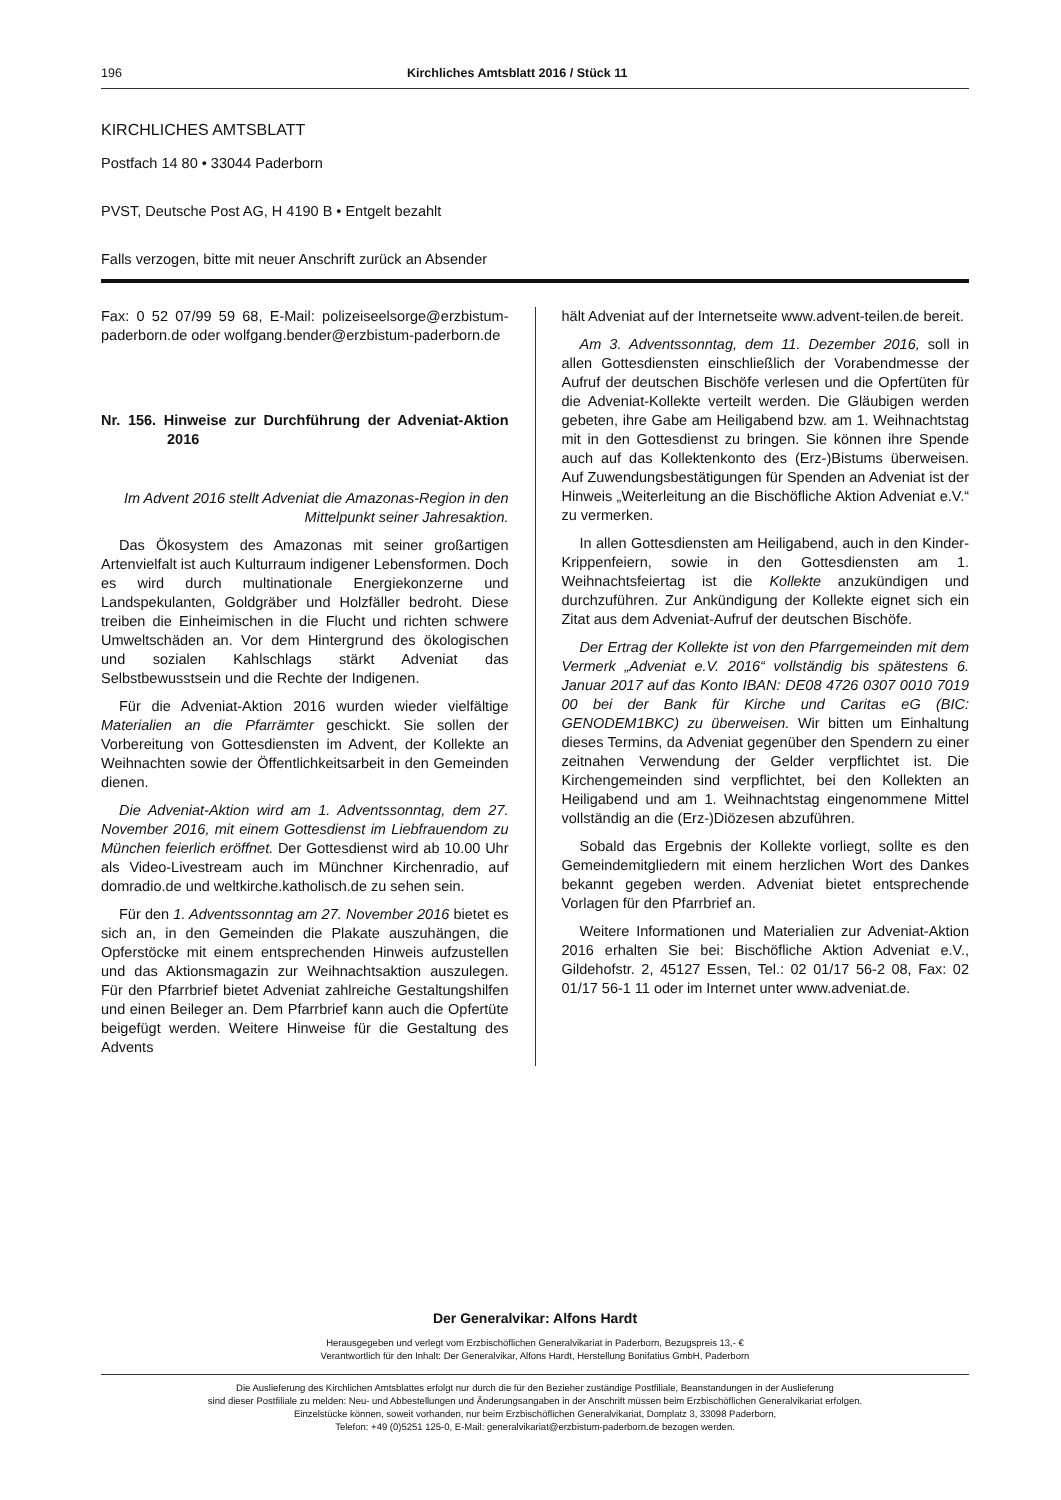196 Kirchliches Amtsblatt 2016 / Stück 11
KIRCHLICHES AMTSBLATT
Postfach 14 80 • 33044 Paderborn
PVST, Deutsche Post AG, H 4190 B • Entgelt bezahlt
Falls verzogen, bitte mit neuer Anschrift zurück an Absender
Fax: 0 52 07/99 59 68, E-Mail: polizeiseelsorge@erzbistum-paderborn.de oder wolfgang.bender@erzbistum-paderborn.de
Nr. 156. Hinweise zur Durchführung der Adveniat-Aktion 2016
Im Advent 2016 stellt Adveniat die Amazonas-Region in den Mittelpunkt seiner Jahresaktion.
Das Ökosystem des Amazonas mit seiner großartigen Artenvielfalt ist auch Kulturraum indigener Lebensformen. Doch es wird durch multinationale Energiekonzerne und Landspekulanten, Goldgräber und Holzfäller bedroht. Diese treiben die Einheimischen in die Flucht und richten schwere Umweltschäden an. Vor dem Hintergrund des ökologischen und sozialen Kahlschlags stärkt Adveniat das Selbstbewusstsein und die Rechte der Indigenen.
Für die Adveniat-Aktion 2016 wurden wieder vielfältige Materialien an die Pfarrämter geschickt. Sie sollen der Vorbereitung von Gottesdiensten im Advent, der Kollekte an Weihnachten sowie der Öffentlichkeitsarbeit in den Gemeinden dienen.
Die Adveniat-Aktion wird am 1. Adventssonntag, dem 27. November 2016, mit einem Gottesdienst im Liebfrauendom zu München feierlich eröffnet. Der Gottesdienst wird ab 10.00 Uhr als Video-Livestream auch im Münchner Kirchenradio, auf domradio.de und weltkirche.katholisch.de zu sehen sein.
Für den 1. Adventssonntag am 27. November 2016 bietet es sich an, in den Gemeinden die Plakate auszuhängen, die Opferstöcke mit einem entsprechenden Hinweis aufzustellen und das Aktionsmagazin zur Weihnachtsaktion auszulegen. Für den Pfarrbrief bietet Adveniat zahlreiche Gestaltungshilfen und einen Beileger an. Dem Pfarrbrief kann auch die Opfertüte beigefügt werden. Weitere Hinweise für die Gestaltung des Advents
hält Adveniat auf der Internetseite www.advent-teilen.de bereit.
Am 3. Adventssonntag, dem 11. Dezember 2016, soll in allen Gottesdiensten einschließlich der Vorabendmesse der Aufruf der deutschen Bischöfe verlesen und die Opfertüten für die Adveniat-Kollekte verteilt werden. Die Gläubigen werden gebeten, ihre Gabe am Heiligabend bzw. am 1. Weihnachtstag mit in den Gottesdienst zu bringen. Sie können ihre Spende auch auf das Kollektenkonto des (Erz-)Bistums überweisen. Auf Zuwendungsbestätigungen für Spenden an Adveniat ist der Hinweis „Weiterleitung an die Bischöfliche Aktion Adveniat e.V.“ zu vermerken.
In allen Gottesdiensten am Heiligabend, auch in den Kinder-Krippenfeiern, sowie in den Gottesdiensten am 1. Weihnachtsfeiertag ist die Kollekte anzukündigen und durchzuführen. Zur Ankündigung der Kollekte eignet sich ein Zitat aus dem Adveniat-Aufruf der deutschen Bischöfe.
Der Ertrag der Kollekte ist von den Pfarrgemeinden mit dem Vermerk „Adveniat e.V. 2016“ vollständig bis spätestens 6. Januar 2017 auf das Konto IBAN: DE08 4726 0307 0010 7019 00 bei der Bank für Kirche und Caritas eG (BIC: GENODEM1BKC) zu überweisen. Wir bitten um Einhaltung dieses Termins, da Adveniat gegenüber den Spendern zu einer zeitnahen Verwendung der Gelder verpflichtet ist. Die Kirchengemeinden sind verpflichtet, bei den Kollekten an Heiligabend und am 1. Weihnachtstag eingenommene Mittel vollständig an die (Erz-)Diözesen abzuführen.
Sobald das Ergebnis der Kollekte vorliegt, sollte es den Gemeindemitgliedern mit einem herzlichen Wort des Dankes bekannt gegeben werden. Adveniat bietet entsprechende Vorlagen für den Pfarrbrief an.
Weitere Informationen und Materialien zur Adveniat-Aktion 2016 erhalten Sie bei: Bischöfliche Aktion Adveniat e.V., Gildehofstr. 2, 45127 Essen, Tel.: 02 01/17 56-2 08, Fax: 02 01/17 56-1 11 oder im Internet unter www.adveniat.de.
Der Generalvikar: Alfons Hardt
Herausgegeben und verlegt vom Erzbischöflichen Generalvikariat in Paderborn, Bezugspreis 13,- €
Verantwortlich für den Inhalt: Der Generalvikar, Alfons Hardt, Herstellung Bonifatius GmbH, Paderborn
Die Auslieferung des Kirchlichen Amtsblattes erfolgt nur durch die für den Bezieher zuständige Postfiliale, Beanstandungen in der Auslieferung
sind dieser Postfiliale zu melden: Neu- und Abbestellungen und Änderungsangaben in der Anschrift müssen beim Erzbischöflichen Generalvikariat erfolgen.
Einzelstücke können, soweit vorhanden, nur beim Erzbischöflichen Generalvikariat, Domplatz 3, 33098 Paderborn,
Telefon: +49 (0)5251 125-0, E-Mail: generalvikariat@erzbistum-paderborn.de bezogen werden.